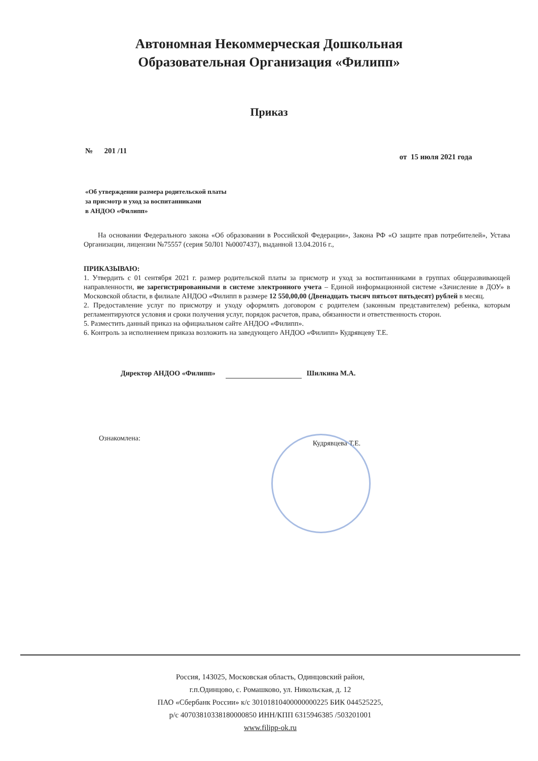Автономная Некоммерческая Дошкольная
Образовательная Организация «Филипп»
Приказ
№ 201 /11 от 15 июля 2021 года
«Об утверждении размера родительской платы
за присмотр и уход за воспитанниками
в АНДОО «Филипп»
На основании Федерального закона «Об образовании в Российской Федерации», Закона РФ «О защите прав потребителей», Устава Организации, лицензии №75557 (серия 50Л01 №0007437), выданной 13.04.2016 г.,
ПРИКАЗЫВАЮ:
1. Утвердить с 01 сентября 2021 г. размер родительской платы за присмотр и уход за воспитанниками в группах общеразвивающей направленности, не зарегистрированными в системе электронного учета – Единой информационной системе «Зачисление в ДОУ» в Московской области, в филиале АНДОО «Филипп в размере 12 550,00,00 (Двенадцать тысяч пятьсот пятьдесят) рублей в месяц.
2. Предоставление услуг по присмотру и уходу оформлять договором с родителем (законным представителем) ребенка, которым регламентируются условия и сроки получения услуг, порядок расчетов, права, обязанности и ответственность сторон.
5. Разместить данный приказ на официальном сайте АНДОО «Филипп».
6. Контроль за исполнением приказа возложить на заведующего АНДОО «Филипп» Кудрявцеву Т.Е.
Директор АНДОО «Филипп» Шилкина М.А.
Ознакомлена: Кудрявцева Т.Е.
Россия, 143025, Московская область, Одинцовский район,
г.п.Одинцово, с. Ромашково, ул. Никольская, д. 12
ПАО «Сбербанк России» к/с 30101810400000000225 БИК 044525225,
р/с 40703810338180000850 ИНН/КПП 6315946385 /503201001
www.filipp-ok.ru